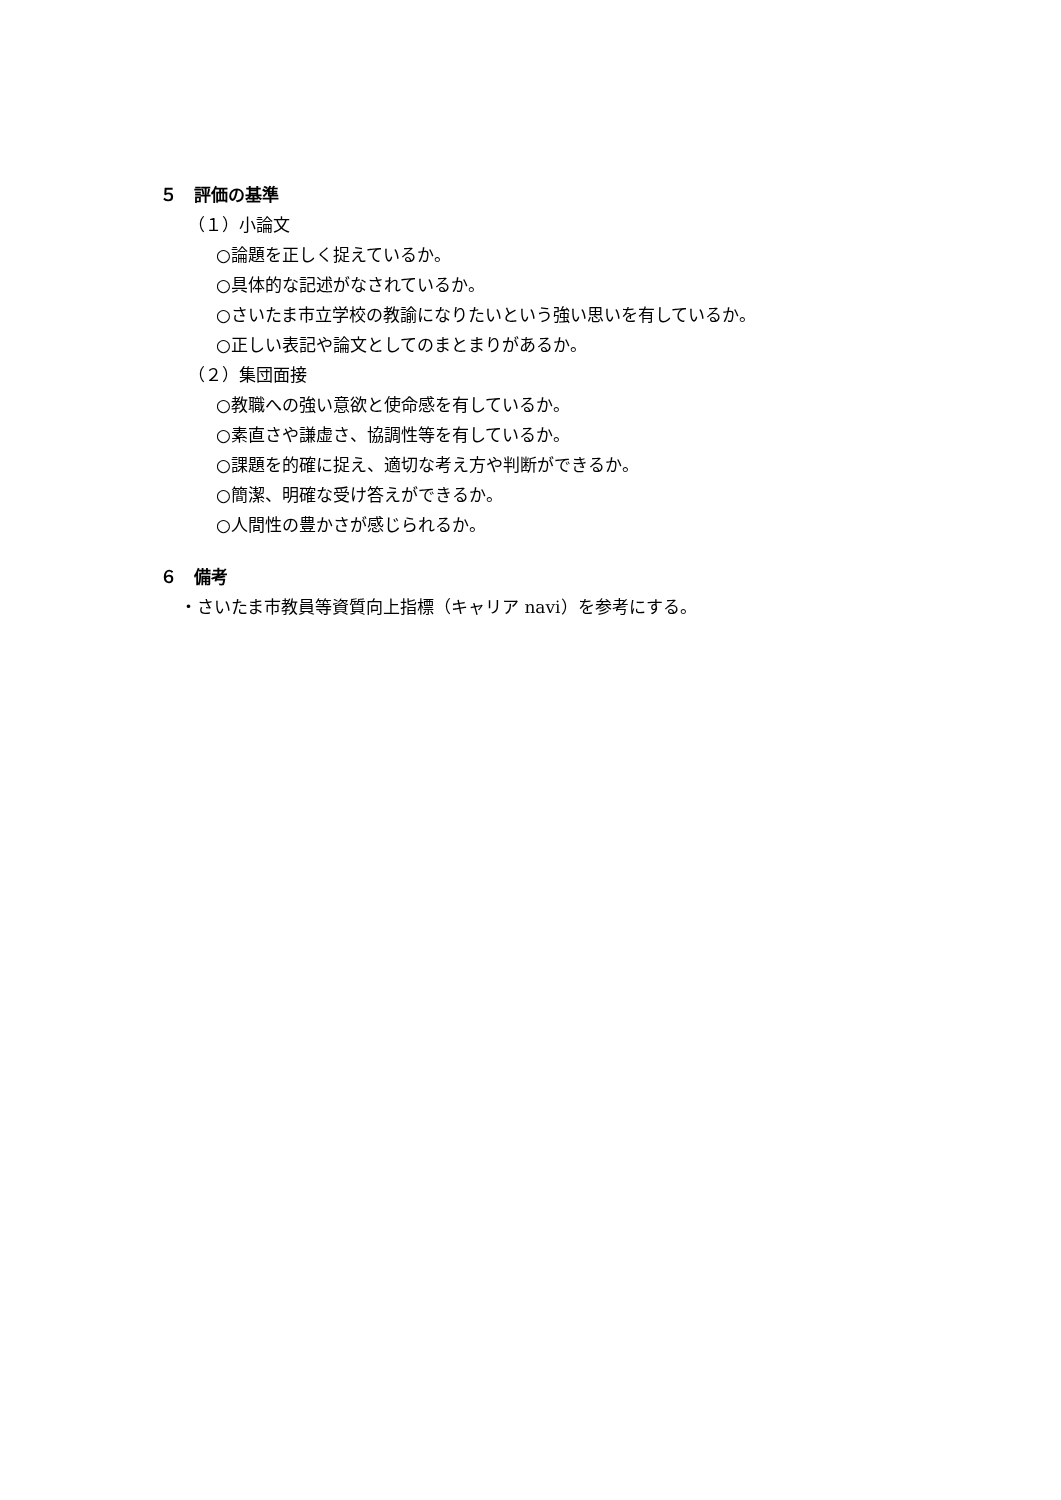５　評価の基準
（１）小論文
○論題を正しく捉えているか。
○具体的な記述がなされているか。
○さいたま市立学校の教諭になりたいという強い思いを有しているか。
○正しい表記や論文としてのまとまりがあるか。
（２）集団面接
○教職への強い意欲と使命感を有しているか。
○素直さや謙虚さ、協調性等を有しているか。
○課題を的確に捉え、適切な考え方や判断ができるか。
○簡潔、明確な受け答えができるか。
○人間性の豊かさが感じられるか。
６　備考
・さいたま市教員等資質向上指標（キャリア navi）を参考にする。